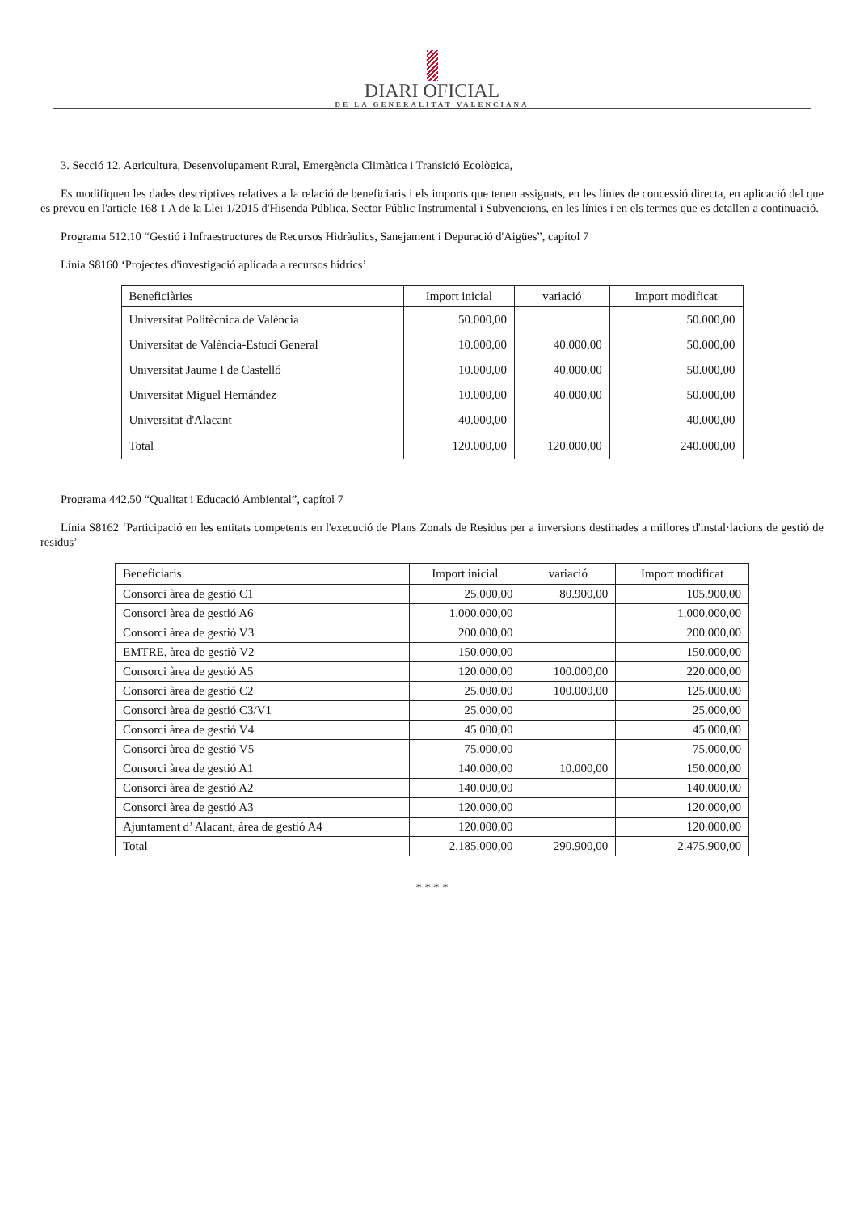DIARI OFICIAL
DE LA GENERALITAT VALENCIANA
3. Secció 12. Agricultura, Desenvolupament Rural, Emergència Climàtica i Transició Ecològica,
Es modifiquen les dades descriptives relatives a la relació de beneficiaris i els imports que tenen assignats, en les línies de concessió directa, en aplicació del que es preveu en l'article 168 1 A de la Llei 1/2015 d'Hisenda Pública, Sector Públic Instrumental i Subvencions, en les línies i en els termes que es detallen a continuació.
Programa 512.10 “Gestió i Infraestructures de Recursos Hidràulics, Sanejament i Depuració d'Aigües”, capítol 7
Línia S8160 ‘Projectes d'investigació aplicada a recursos hídrics’
| Beneficiàries | Import inicial | variació | Import modificat |
| --- | --- | --- | --- |
| Universitat Politècnica de València | 50.000,00 | | 50.000,00 |
| Universitat de València-Estudi General | 10.000,00 | 40.000,00 | 50.000,00 |
| Universitat Jaume I de Castelló | 10.000,00 | 40.000,00 | 50.000,00 |
| Universitat Miguel Hernández | 10.000,00 | 40.000,00 | 50.000,00 |
| Universitat d'Alacant | 40.000,00 | | 40.000,00 |
| Total | 120.000,00 | 120.000,00 | 240.000,00 |
Programa 442.50 “Qualitat i Educació Ambiental”, capítol 7
Línia S8162 ‘Participació en les entitats competents en l'execució de Plans Zonals de Residus per a inversions destinades a millores d'instal·lacions de gestió de residus’
| Beneficiaris | Import inicial | variació | Import modificat |
| --- | --- | --- | --- |
| Consorci àrea de gestió C1 | 25.000,00 | 80.900,00 | 105.900,00 |
| Consorci àrea de gestió A6 | 1.000.000,00 | | 1.000.000,00 |
| Consorci àrea de gestió V3 | 200.000,00 | | 200.000,00 |
| EMTRE, àrea de gestiò V2 | 150.000,00 | | 150.000,00 |
| Consorci àrea de gestió A5 | 120.000,00 | 100.000,00 | 220.000,00 |
| Consorci àrea de gestió C2 | 25.000,00 | 100.000,00 | 125.000,00 |
| Consorci àrea de gestió C3/V1 | 25.000,00 | | 25.000,00 |
| Consorci àrea de gestió V4 | 45.000,00 | | 45.000,00 |
| Consorci àrea de gestió V5 | 75.000,00 | | 75.000,00 |
| Consorci àrea de gestió A1 | 140.000,00 | 10.000,00 | 150.000,00 |
| Consorci àrea de gestió A2 | 140.000,00 | | 140.000,00 |
| Consorci àrea de gestió A3 | 120.000,00 | | 120.000,00 |
| Ajuntament d’ Alacant, àrea de gestió A4 | 120.000,00 | | 120.000,00 |
| Total | 2.185.000,00 | 290.900,00 | 2.475.900,00 |
* * * *